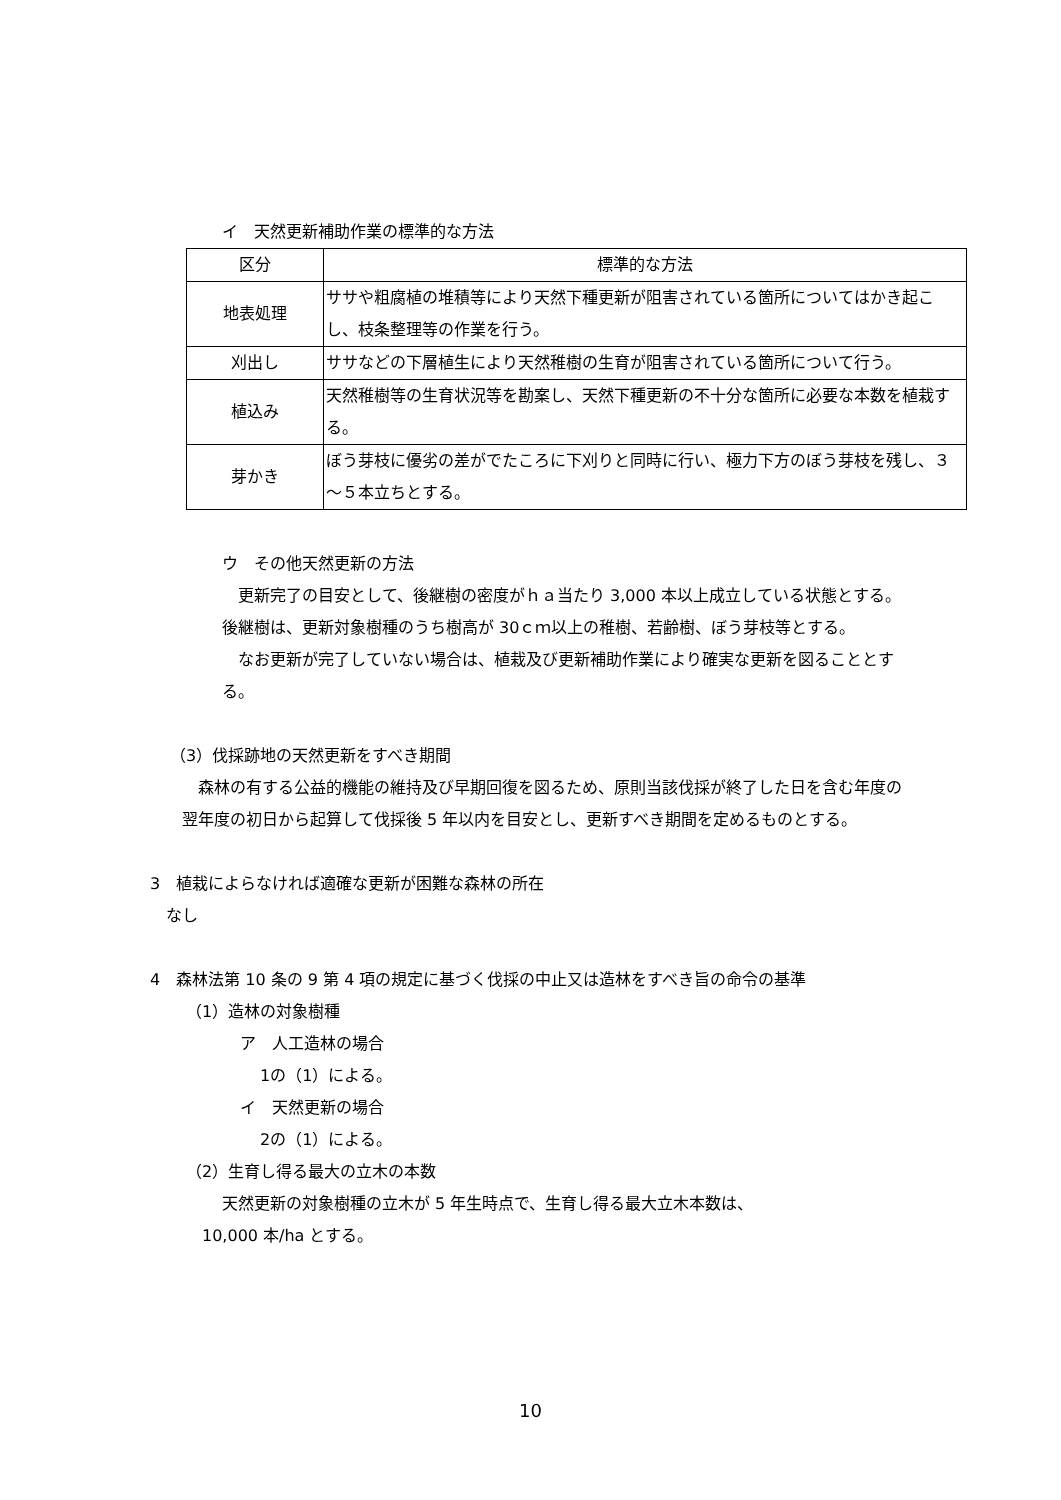イ　天然更新補助作業の標準的な方法
| 区分 | 標準的な方法 |
| --- | --- |
| 地表処理 | ササや粗腐植の堆積等により天然下種更新が阻害されている箇所についてはかき起こし、枝条整理等の作業を行う。 |
| 刈出し | ササなどの下層植生により天然稚樹の生育が阻害されている箇所について行う。 |
| 植込み | 天然稚樹等の生育状況等を勘案し、天然下種更新の不十分な箇所に必要な本数を植栽する。 |
| 芽かき | ぼう芽枝に優劣の差がでたころに下刈りと同時に行い、極力下方のぼう芽枝を残し、３～５本立ちとする。 |
ウ　その他天然更新の方法
　更新完了の目安として、後継樹の密度がｈａ当たり 3,000 本以上成立している状態とする。後継樹は、更新対象樹種のうち樹高が 30ｃｍ以上の稚樹、若齢樹、ぼう芽枝等とする。
　なお更新が完了していない場合は、植栽及び更新補助作業により確実な更新を図ることとする。
（3）伐採跡地の天然更新をすべき期間
　森林の有する公益的機能の維持及び早期回復を図るため、原則当該伐採が終了した日を含む年度の翌年度の初日から起算して伐採後 5 年以内を目安とし、更新すべき期間を定めるものとする。
3　植栽によらなければ適確な更新が困難な森林の所在
　なし
4　森林法第 10 条の 9 第 4 項の規定に基づく伐採の中止又は造林をすべき旨の命令の基準
（1）造林の対象樹種
ア　人工造林の場合
1の（1）による。
イ　天然更新の場合
2の（1）による。
（2）生育し得る最大の立木の本数
天然更新の対象樹種の立木が 5 年生時点で、生育し得る最大立木本数は、
10,000 本/ha とする。
10